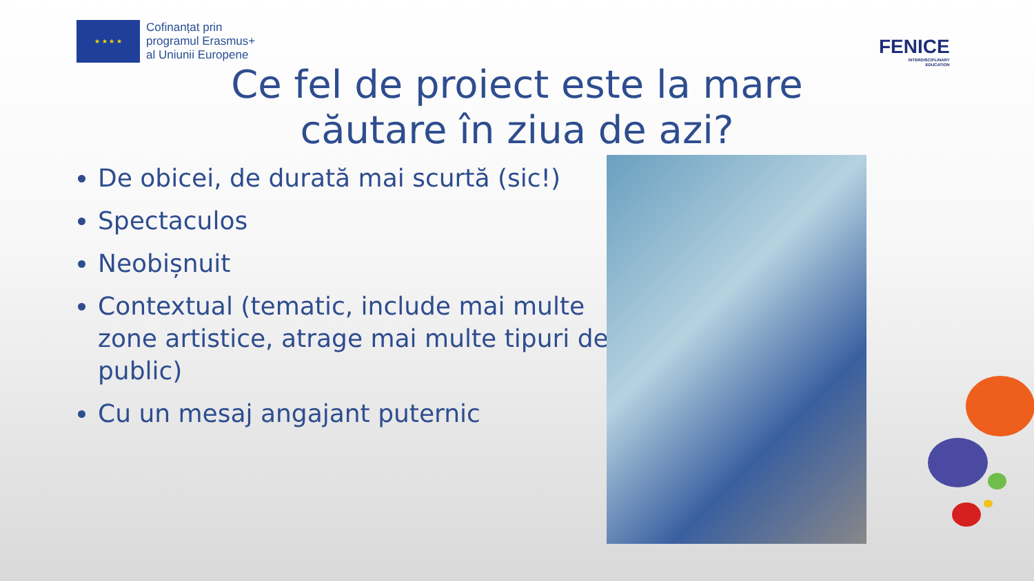★ ★ ★ ★
Cofinanțat prin
programul Erasmus+
al Uniunii Europene
FENICE
INTERDISCIPLINARY
EDUCATION
Ce fel de proiect este la mare căutare în ziua de azi?
De obicei, de durată mai scurtă (sic!)
Spectaculos
Neobișnuit
Contextual (tematic, include mai multe zone artistice, atrage mai multe tipuri de public)
Cu un mesaj angajant puternic